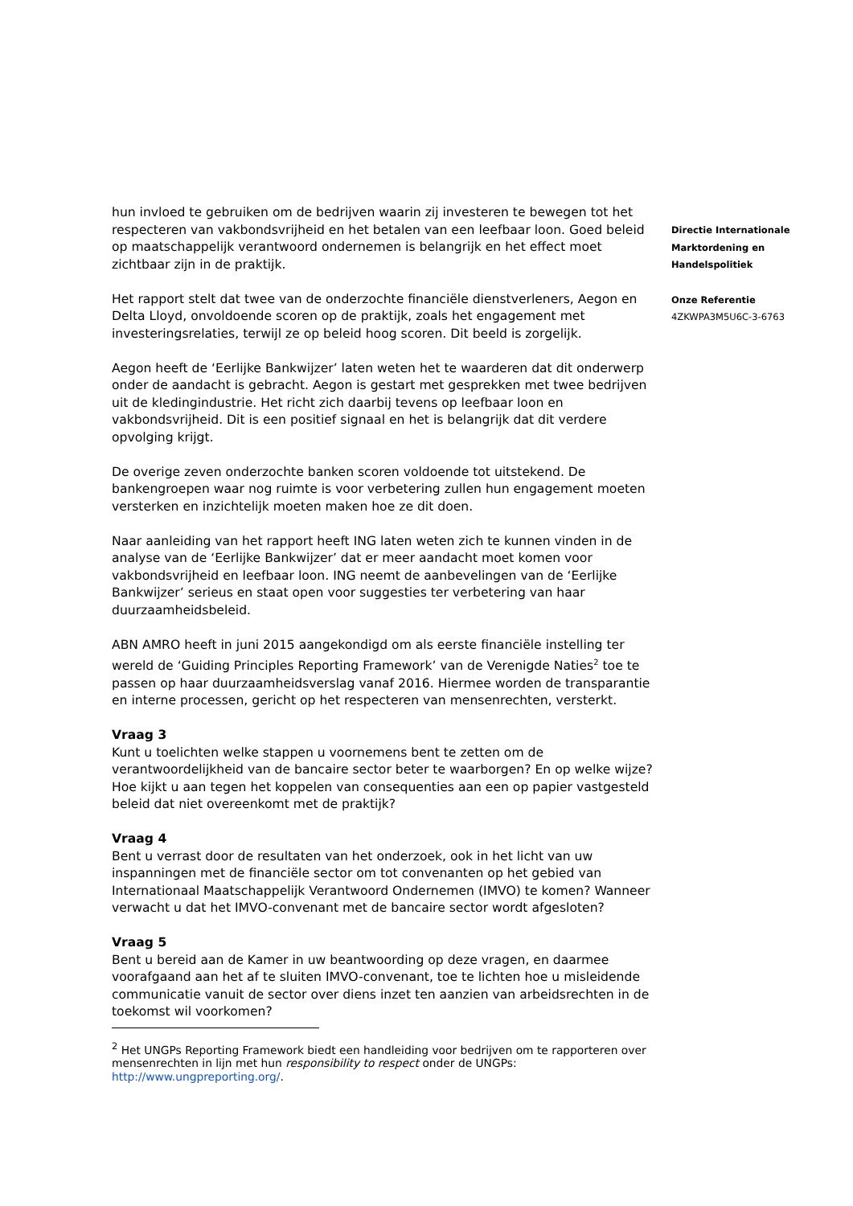hun invloed te gebruiken om de bedrijven waarin zij investeren te bewegen tot het respecteren van vakbondsvrijheid en het betalen van een leefbaar loon. Goed beleid op maatschappelijk verantwoord ondernemen is belangrijk en het effect moet zichtbaar zijn in de praktijk.
Het rapport stelt dat twee van de onderzochte financiële dienstverleners, Aegon en Delta Lloyd, onvoldoende scoren op de praktijk, zoals het engagement met investeringsrelaties, terwijl ze op beleid hoog scoren. Dit beeld is zorgelijk.
Aegon heeft de ‘Eerlijke Bankwijzer’ laten weten het te waarderen dat dit onderwerp onder de aandacht is gebracht. Aegon is gestart met gesprekken met twee bedrijven uit de kledingindustrie. Het richt zich daarbij tevens op leefbaar loon en vakbondsvrijheid. Dit is een positief signaal en het is belangrijk dat dit verdere opvolging krijgt.
De overige zeven onderzochte banken scoren voldoende tot uitstekend. De bankengroepen waar nog ruimte is voor verbetering zullen hun engagement moeten versterken en inzichtelijk moeten maken hoe ze dit doen.
Naar aanleiding van het rapport heeft ING laten weten zich te kunnen vinden in de analyse van de ‘Eerlijke Bankwijzer’ dat er meer aandacht moet komen voor vakbondsvrijheid en leefbaar loon. ING neemt de aanbevelingen van de ‘Eerlijke Bankwijzer’ serieus en staat open voor suggesties ter verbetering van haar duurzaamheidsbeleid.
ABN AMRO heeft in juni 2015 aangekondigd om als eerste financiële instelling ter wereld de ‘Guiding Principles Reporting Framework’ van de Verenigde Naties<sup>2</sup> toe te passen op haar duurzaamheidsverslag vanaf 2016. Hiermee worden de transparantie en interne processen, gericht op het respecteren van mensenrechten, versterkt.
Vraag 3
Kunt u toelichten welke stappen u voornemens bent te zetten om de verantwoordelijkheid van de bancaire sector beter te waarborgen? En op welke wijze? Hoe kijkt u aan tegen het koppelen van consequenties aan een op papier vastgesteld beleid dat niet overeenkomt met de praktijk?
Vraag 4
Bent u verrast door de resultaten van het onderzoek, ook in het licht van uw inspanningen met de financiële sector om tot convenanten op het gebied van Internationaal Maatschappelijk Verantwoord Ondernemen (IMVO) te komen? Wanneer verwacht u dat het IMVO-convenant met de bancaire sector wordt afgesloten?
Vraag 5
Bent u bereid aan de Kamer in uw beantwoording op deze vragen, en daarmee voorafgaand aan het af te sluiten IMVO-convenant, toe te lichten hoe u misleidende communicatie vanuit de sector over diens inzet ten aanzien van arbeidsrechten in de toekomst wil voorkomen?
<sup>2</sup> Het UNGPs Reporting Framework biedt een handleiding voor bedrijven om te rapporteren over mensenrechten in lijn met hun responsibility to respect onder de UNGPs: http://www.ungpreporting.org/.
Directie Internationale
Marktordening en
Handelspolitiek
Onze Referentie
4ZKWPA3M5U6C-3-6763